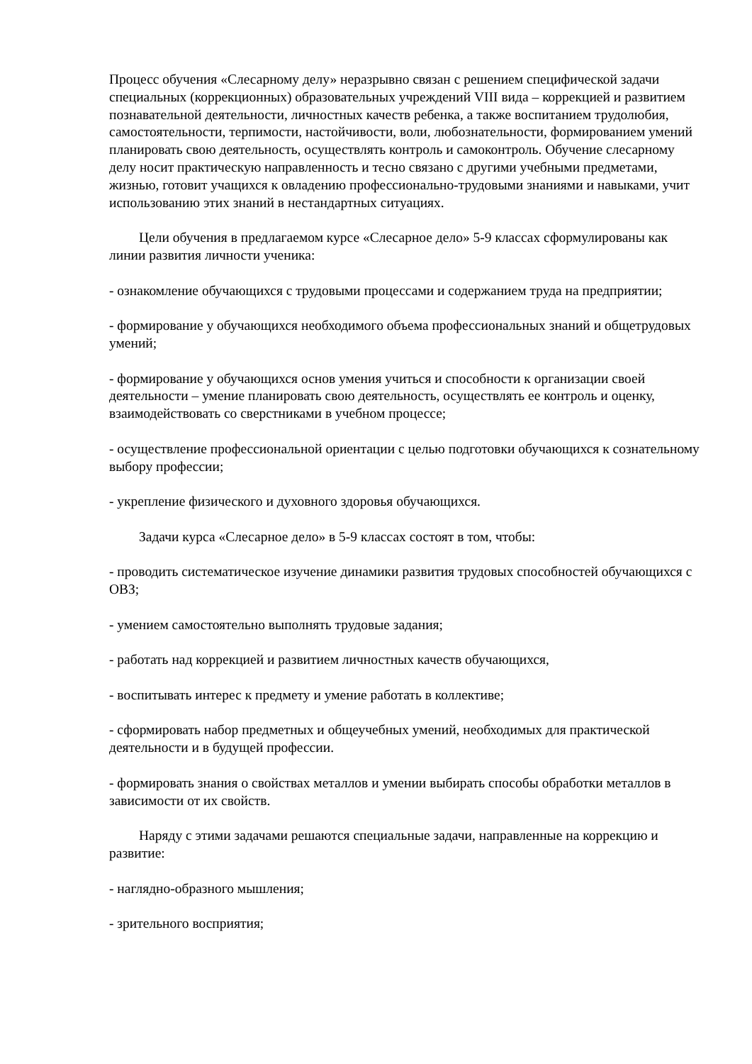Процесс обучения «Слесарному делу» неразрывно связан с решением специфической задачи специальных (коррекционных) образовательных учреждений VIII вида – коррекцией и развитием познавательной деятельности, личностных качеств ребенка, а также воспитанием трудолюбия, самостоятельности, терпимости, настойчивости, воли, любознательности, формированием умений планировать свою деятельность, осуществлять контроль и самоконтроль. Обучение слесарному делу носит практическую направленность и тесно связано с другими учебными предметами, жизнью, готовит учащихся к овладению профессионально-трудовыми знаниями и навыками, учит использованию этих знаний в нестандартных ситуациях.
Цели обучения в предлагаемом курсе «Слесарное дело» 5-9 классах сформулированы как линии развития личности ученика:
- ознакомление обучающихся с трудовыми процессами и содержанием труда на предприятии;
- формирование у обучающихся необходимого объема профессиональных знаний и общетрудовых умений;
- формирование у обучающихся основ умения учиться и способности к организации своей деятельности – умение планировать свою деятельность, осуществлять ее контроль и оценку, взаимодействовать со сверстниками в учебном процессе;
- осуществление профессиональной ориентации с целью подготовки обучающихся к сознательному выбору профессии;
- укрепление физического и духовного здоровья обучающихся.
Задачи курса «Слесарное дело» в 5-9 классах состоят в том, чтобы:
- проводить систематическое изучение динамики развития трудовых способностей обучающихся с ОВЗ;
- умением самостоятельно выполнять трудовые задания;
- работать над коррекцией и развитием личностных качеств обучающихся,
- воспитывать интерес к предмету и умение работать в коллективе;
- сформировать набор предметных и общеучебных умений, необходимых для практической деятельности и в будущей профессии.
- формировать знания о свойствах металлов и умении выбирать способы обработки металлов в зависимости от их свойств.
Наряду с этими задачами решаются специальные задачи, направленные на коррекцию и развитие:
- наглядно-образного мышления;
- зрительного восприятия;